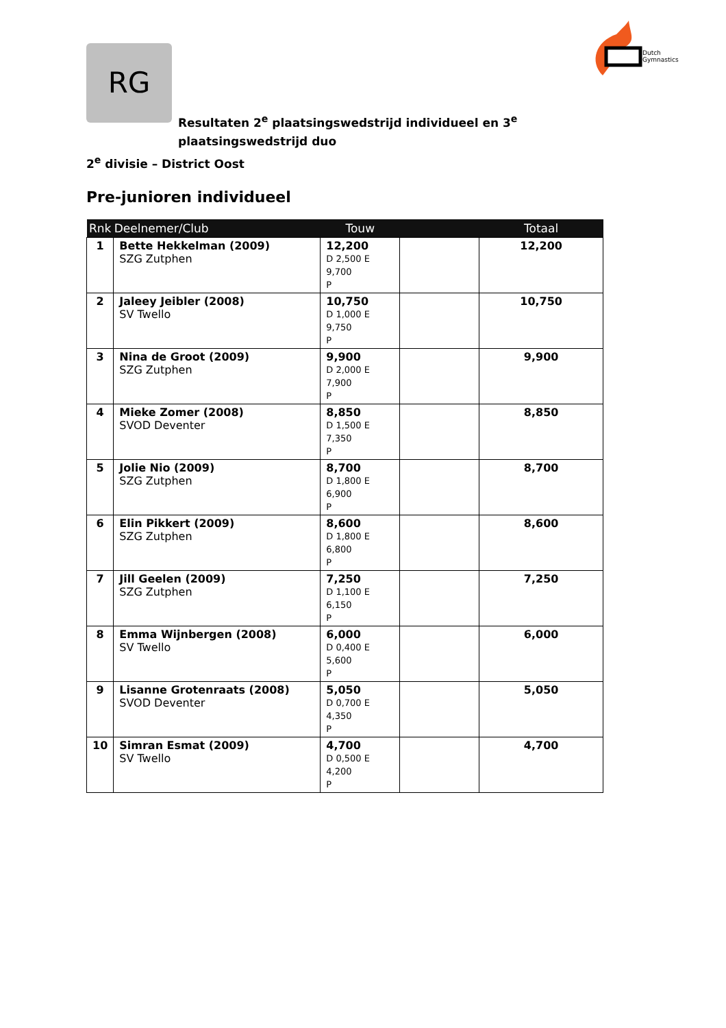RG
Dutch
Gymnastics
Resultaten 2<sup>e</sup> plaatsingswedstrijd individueel en 3<sup>e</sup> plaatsingswedstrijd duo
2<sup>e</sup> divisie – District Oost
Pre-junioren individueel
| Rnk | Deelnemer/Club | Touw | | Totaal |
| --- | --- | --- | --- | --- |
| 1 | Bette Hekkelman (2009) SZG Zutphen | 12,200 D 2,500 E 9,700 P | | 12,200 |
| 2 | Jaleey Jeibler (2008) SV Twello | 10,750 D 1,000 E 9,750 P | | 10,750 |
| 3 | Nina de Groot (2009) SZG Zutphen | 9,900 D 2,000 E 7,900 P | | 9,900 |
| 4 | Mieke Zomer (2008) SVOD Deventer | 8,850 D 1,500 E 7,350 P | | 8,850 |
| 5 | Jolie Nio (2009) SZG Zutphen | 8,700 D 1,800 E 6,900 P | | 8,700 |
| 6 | Elin Pikkert (2009) SZG Zutphen | 8,600 D 1,800 E 6,800 P | | 8,600 |
| 7 | Jill Geelen (2009) SZG Zutphen | 7,250 D 1,100 E 6,150 P | | 7,250 |
| 8 | Emma Wijnbergen (2008) SV Twello | 6,000 D 0,400 E 5,600 P | | 6,000 |
| 9 | Lisanne Grotenraats (2008) SVOD Deventer | 5,050 D 0,700 E 4,350 P | | 5,050 |
| 10 | Simran Esmat (2009) SV Twello | 4,700 D 0,500 E 4,200 P | | 4,700 |